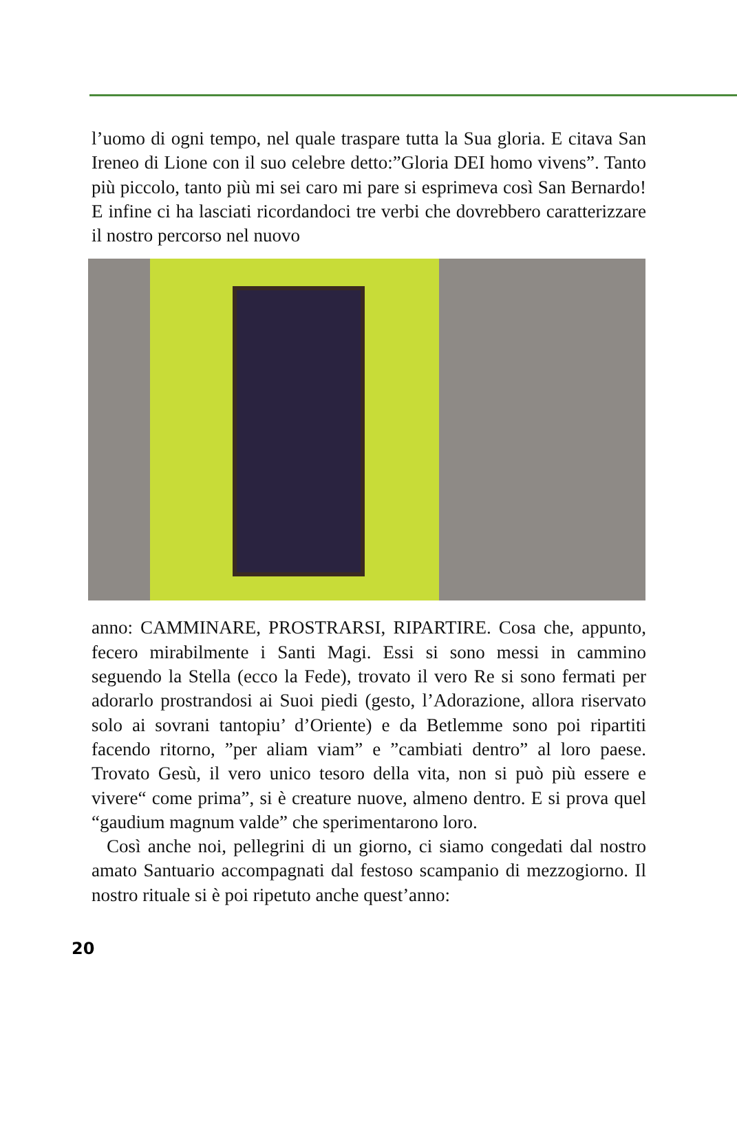l’uomo di ogni tempo, nel quale traspare tutta la Sua gloria. E citava San Ireneo di Lione con il suo celebre detto:”Gloria DEI homo vivens”. Tanto più piccolo, tanto più mi sei caro mi pare si esprimeva così San Bernardo! E infine ci ha lasciati ricordandoci tre verbi che dovrebbero caratterizzare il nostro percorso nel nuovo
anno: CAMMINARE, PROSTRARSI, RIPARTIRE. Cosa che, appunto, fecero mirabilmente i Santi Magi. Essi si sono messi in cammino seguendo la Stella (ecco la Fede), trovato il vero Re si sono fermati per adorarlo prostrandosi ai Suoi piedi (gesto, l’Adorazione, allora riservato solo ai sovrani tantopiu’ d’Oriente) e da Betlemme sono poi ripartiti facendo ritorno, ”per aliam viam” e ”cambiati dentro” al loro paese. Trovato Gesù, il vero unico tesoro della vita, non si può più essere e vivere“ come prima”, si è creature nuove, almeno dentro. E si prova quel “gaudium magnum valde” che sperimentarono loro.
Così anche noi, pellegrini di un giorno, ci siamo congedati dal nostro amato Santuario accompagnati dal festoso scampanio di mezzogiorno. Il nostro rituale si è poi ripetuto anche quest’anno:
20